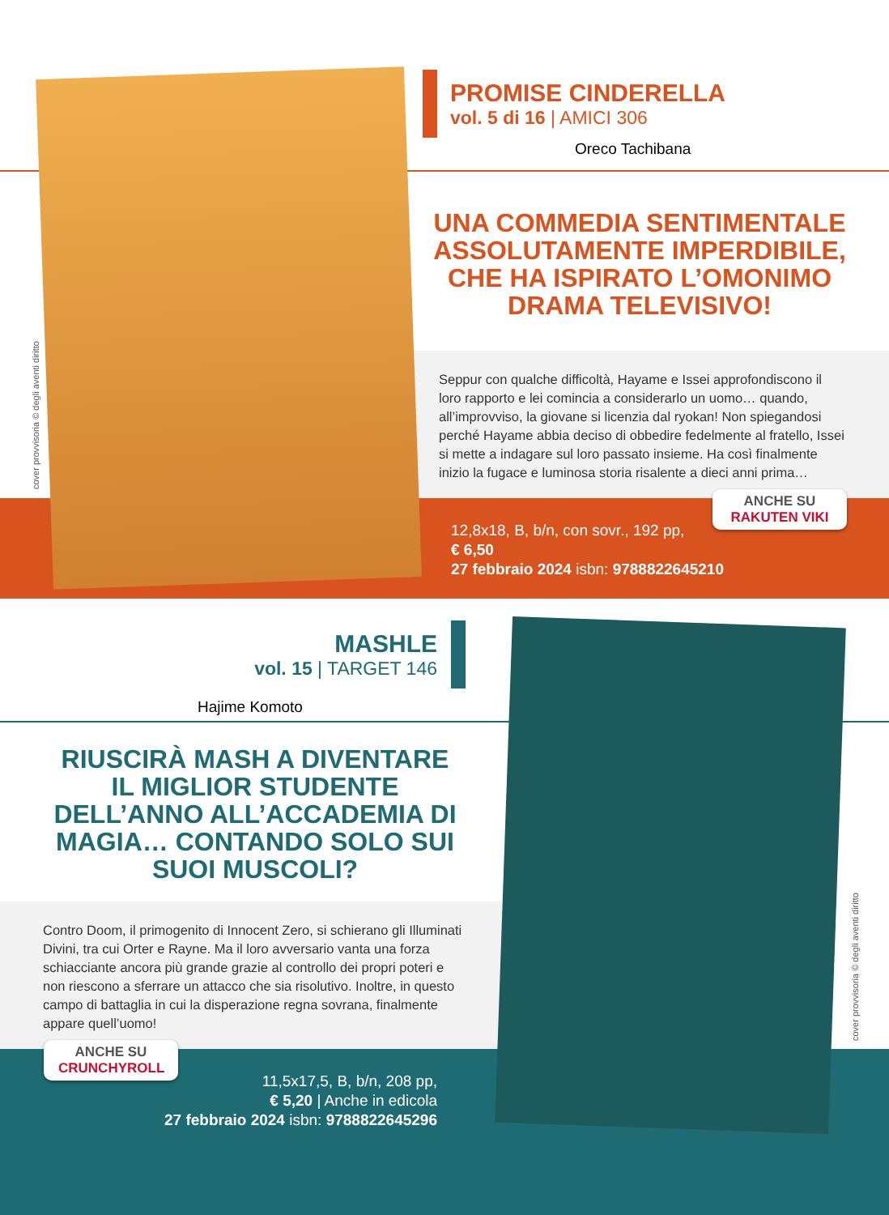cover provvisoria © degli aventi diritto
PROMISE CINDERELLA
vol. 5 di 16 | AMICI 306
Oreco Tachibana
UNA COMMEDIA SENTIMENTALE ASSOLUTAMENTE IMPERDIBILE, CHE HA ISPIRATO L’OMONIMO DRAMA TELEVISIVO!
Seppur con qualche difficoltà, Hayame e Issei approfondiscono il loro rapporto e lei comincia a considerarlo un uomo… quando, all’improvviso, la giovane si licenzia dal ryokan! Non spiegandosi perché Hayame abbia deciso di obbedire fedelmente al fratello, Issei si mette a indagare sul loro passato insieme. Ha così finalmente inizio la fugace e luminosa storia risalente a dieci anni prima…
ANCHE SU
RAKUTEN VIKI
12,8x18, B, b/n, con sovr., 192 pp,
€ 6,50
27 febbraio 2024 isbn: 9788822645210
MASHLE
vol. 15 | TARGET 146
Hajime Komoto
RIUSCIRÀ MASH A DIVENTARE IL MIGLIOR STUDENTE DELL’ANNO ALL’ACCADEMIA DI MAGIA… CONTANDO SOLO SUI SUOI MUSCOLI?
Contro Doom, il primogenito di Innocent Zero, si schierano gli Illuminati Divini, tra cui Orter e Rayne. Ma il loro avversario vanta una forza schiacciante ancora più grande grazie al controllo dei propri poteri e non riescono a sferrare un attacco che sia risolutivo. Inoltre, in questo campo di battaglia in cui la disperazione regna sovrana, finalmente appare quell’uomo!
ANCHE SU
CRUNCHYROLL
11,5x17,5, B, b/n, 208 pp,
€ 5,20 | Anche in edicola
27 febbraio 2024 isbn: 9788822645296
cover provvisoria © degli aventi diritto